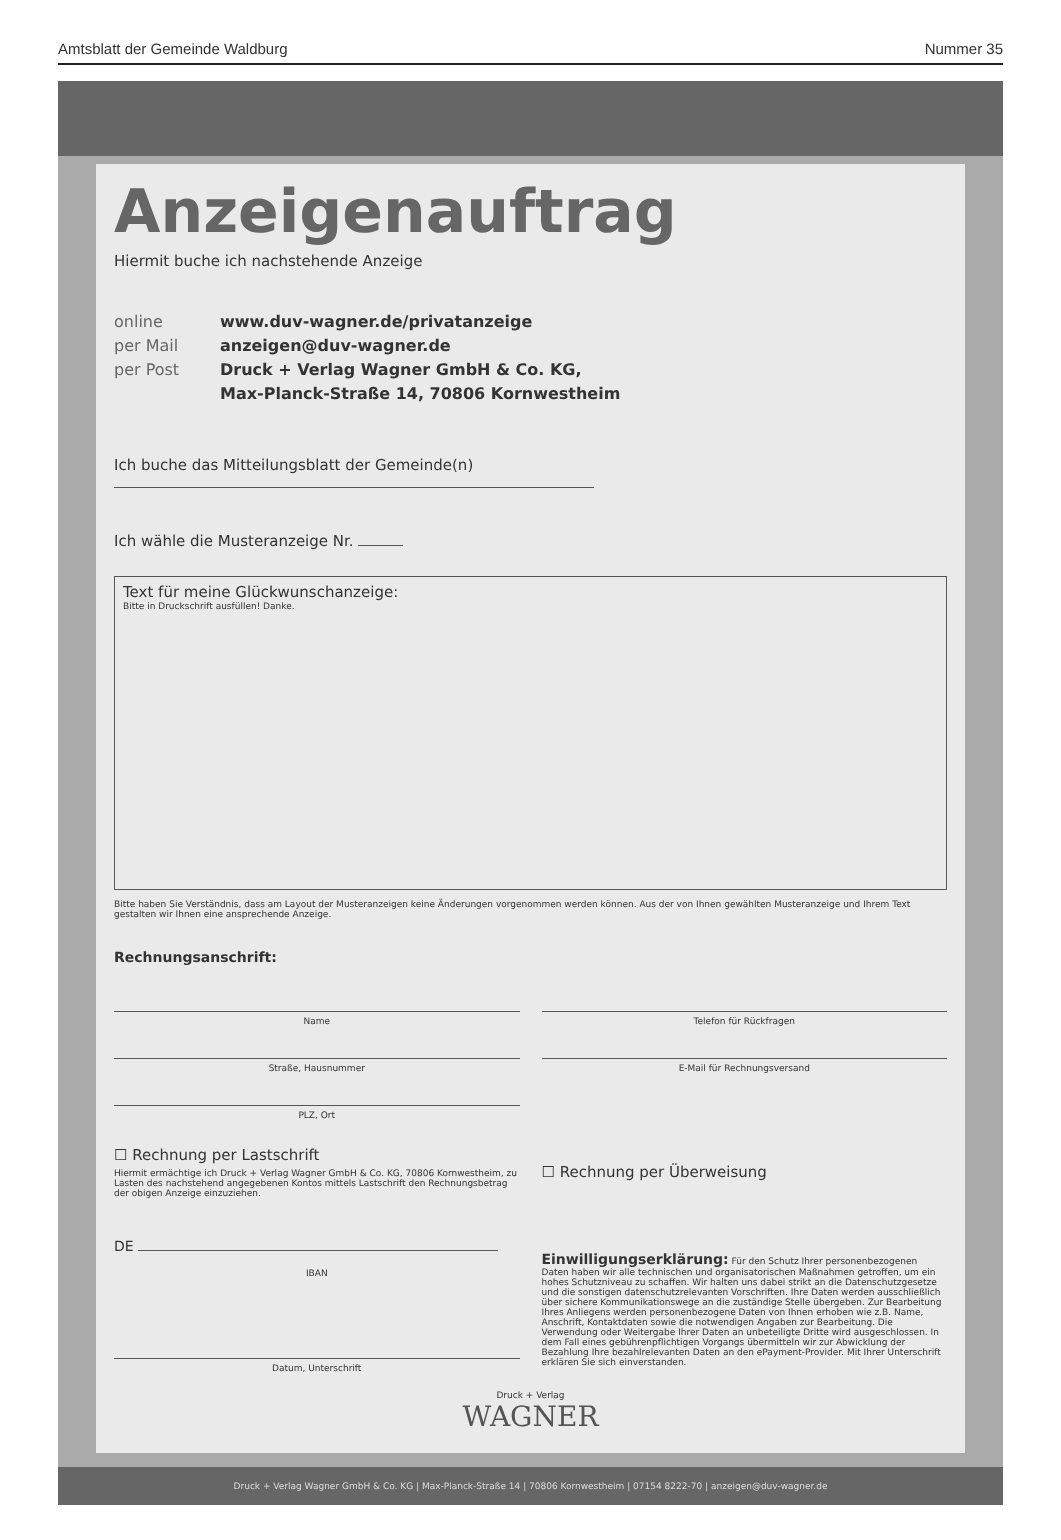Amtsblatt der Gemeinde Waldburg Nummer 35
Anzeigenauftrag
Hiermit buche ich nachstehende Anzeige
online www.duv-wagner.de/privatanzeige
per Mail anzeigen@duv-wagner.de
per Post Druck + Verlag Wagner GmbH & Co. KG,
Max-Planck-Straße 14, 70806 Kornwestheim
Ich buche das Mitteilungsblatt der Gemeinde(n)
Ich wähle die Musteranzeige Nr.
Text für meine Glückwunschanzeige:
Bitte in Druckschrift ausfüllen! Danke.
Bitte haben Sie Verständnis, dass am Layout der Musteranzeigen keine Änderungen vorgenommen werden können. Aus der von Ihnen gewählten Musteranzeige und Ihrem Text gestalten wir Ihnen eine ansprechende Anzeige.
Rechnungsanschrift:
Name
Straße, Hausnummer
PLZ, Ort
☐ Rechnung per Lastschrift
Hiermit ermächtige ich Druck + Verlag Wagner GmbH & Co. KG, 70806 Kornwestheim, zu Lasten des nachstehend angegebenen Kontos mittels Lastschrift den Rechnungsbetrag der obigen Anzeige einzuziehen.
DE
IBAN
Datum, Unterschrift
Telefon für Rückfragen
E-Mail für Rechnungsversand
☐ Rechnung per Überweisung
Einwilligungserklärung: Für den Schutz Ihrer personenbezogenen Daten haben wir alle technischen und organisatorischen Maßnahmen getroffen, um ein hohes Schutzniveau zu schaffen. Wir halten uns dabei strikt an die Datenschutzgesetze und die sonstigen datenschutzrelevanten Vorschriften. Ihre Daten werden ausschließlich über sichere Kommunikationswege an die zuständige Stelle übergeben. Zur Bearbeitung Ihres Anliegens werden personenbezogene Daten von Ihnen erhoben wie z.B. Name, Anschrift, Kontaktdaten sowie die notwendigen Angaben zur Bearbeitung. Die Verwendung oder Weitergabe Ihrer Daten an unbeteiligte Dritte wird ausgeschlossen. In dem Fall eines gebührenpflichtigen Vorgangs übermitteln wir zur Abwicklung der Bezahlung Ihre bezahlrelevanten Daten an den ePayment-Provider. Mit Ihrer Unterschrift erklären Sie sich einverstanden.
Druck + Verlag
WAGNER
Druck + Verlag Wagner GmbH & Co. KG | Max-Planck-Straße 14 | 70806 Kornwestheim | 07154 8222-70 | anzeigen@duv-wagner.de